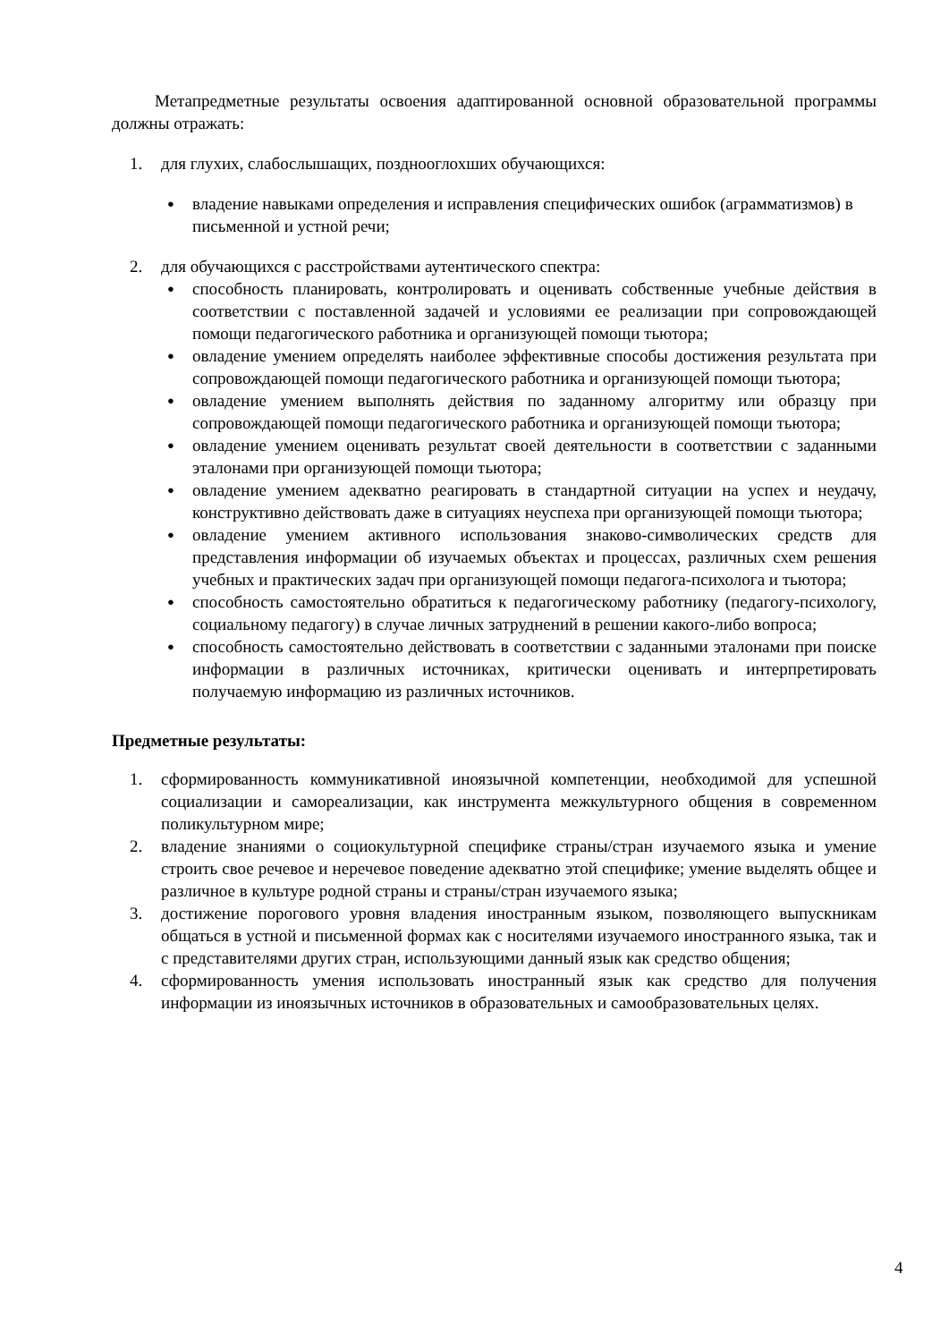Метапредметные результаты освоения адаптированной основной образовательной программы должны отражать:
1. для глухих, слабослышащих, позднооглохших обучающихся:
● владение навыками определения и исправления специфических ошибок (аграмматизмов) в письменной и устной речи;
2. для обучающихся с расстройствами аутентического спектра:
● способность планировать, контролировать и оценивать собственные учебные действия в соответствии с поставленной задачей и условиями ее реализации при сопровождающей помощи педагогического работника и организующей помощи тьютора;
● овладение умением определять наиболее эффективные способы достижения результата при сопровождающей помощи педагогического работника и организующей помощи тьютора;
● овладение умением выполнять действия по заданному алгоритму или образцу при сопровождающей помощи педагогического работника и организующей помощи тьютора;
● овладение умением оценивать результат своей деятельности в соответствии с заданными эталонами при организующей помощи тьютора;
● овладение умением адекватно реагировать в стандартной ситуации на успех и неудачу, конструктивно действовать даже в ситуациях неуспеха при организующей помощи тьютора;
● овладение умением активного использования знаково-символических средств для представления информации об изучаемых объектах и процессах, различных схем решения учебных и практических задач при организующей помощи педагога-психолога и тьютора;
● способность самостоятельно обратиться к педагогическому работнику (педагогу-психологу, социальному педагогу) в случае личных затруднений в решении какого-либо вопроса;
● способность самостоятельно действовать в соответствии с заданными эталонами при поиске информации в различных источниках, критически оценивать и интерпретировать получаемую информацию из различных источников.
Предметные результаты:
1. сформированность коммуникативной иноязычной компетенции, необходимой для успешной социализации и самореализации, как инструмента межкультурного общения в современном поликультурном мире;
2. владение знаниями о социокультурной специфике страны/стран изучаемого языка и умение строить свое речевое и неречевое поведение адекватно этой специфике; умение выделять общее и различное в культуре родной страны и страны/стран изучаемого языка;
3. достижение порогового уровня владения иностранным языком, позволяющего выпускникам общаться в устной и письменной формах как с носителями изучаемого иностранного языка, так и с представителями других стран, использующими данный язык как средство общения;
4. сформированность умения использовать иностранный язык как средство для получения информации из иноязычных источников в образовательных и самообразовательных целях.
4